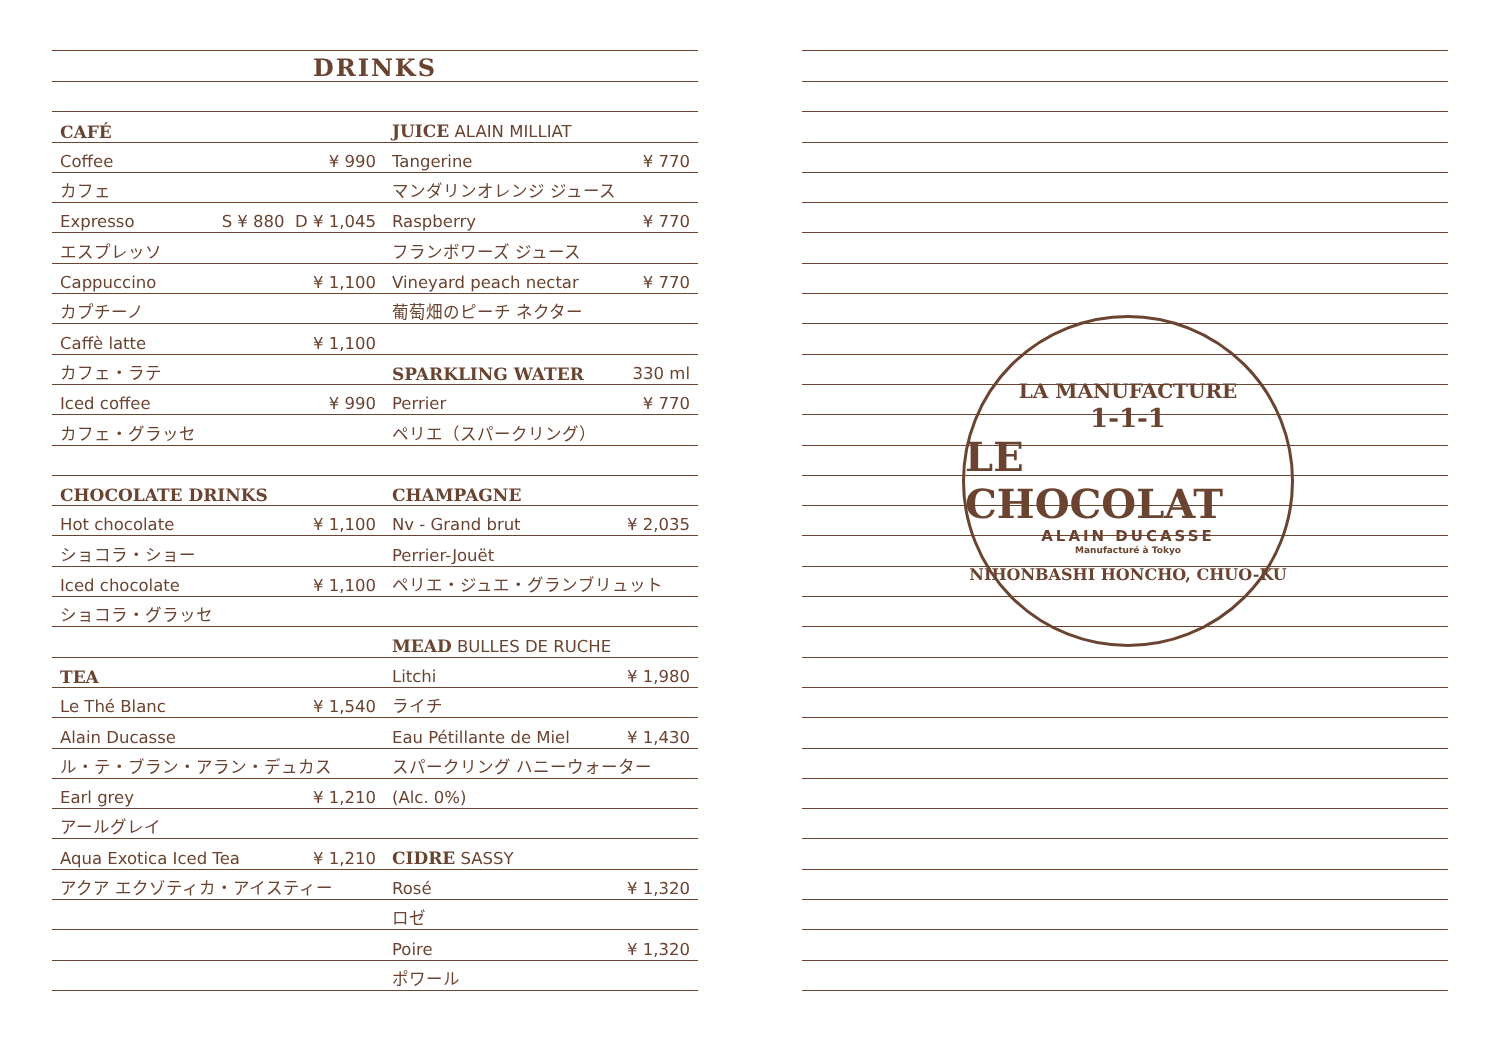DRINKS
CAFÉ
Coffee ¥ 990
カフェ
Expresso S ¥ 880 D ¥ 1,045
エスプレッソ
Cappuccino ¥ 1,100
カプチーノ
Caffè latte ¥ 1,100
カフェ・ラテ
Iced coffee ¥ 990
カフェ・グラッセ
CHOCOLATE DRINKS
Hot chocolate ¥ 1,100
ショコラ・ショー
Iced chocolate ¥ 1,100
ショコラ・グラッセ
TEA
Le Thé Blanc ¥ 1,540
Alain Ducasse
ル・テ・ブラン・アラン・デュカス
Earl grey ¥ 1,210
アールグレイ
Aqua Exotica Iced Tea ¥ 1,210
アクア エクゾティカ・アイスティー
JUICE ALAIN MILLIAT
Tangerine ¥ 770
マンダリンオレンジ ジュース
Raspberry ¥ 770
フランボワーズ ジュース
Vineyard peach nectar ¥ 770
葡萄畑のピーチ ネクター
SPARKLING WATER 330 ml
Perrier ¥ 770
ペリエ（スパークリング）
CHAMPAGNE
Nv - Grand brut ¥ 2,035
Perrier-Jouët
ペリエ・ジュエ・グランブリュット
MEAD BULLES DE RUCHE
Litchi ¥ 1,980
ライチ
Eau Pétillante de Miel ¥ 1,430
スパークリング ハニーウォーター
(Alc. 0%)
CIDRE SASSY
Rosé ¥ 1,320
ロゼ
Poire ¥ 1,320
ポワール
LA MANUFACTURE
1-1-1
LE CHOCOLAT
ALAIN DUCASSE
Manufacturé à Tokyo
NIHONBASHI HONCHO, CHUO-KU